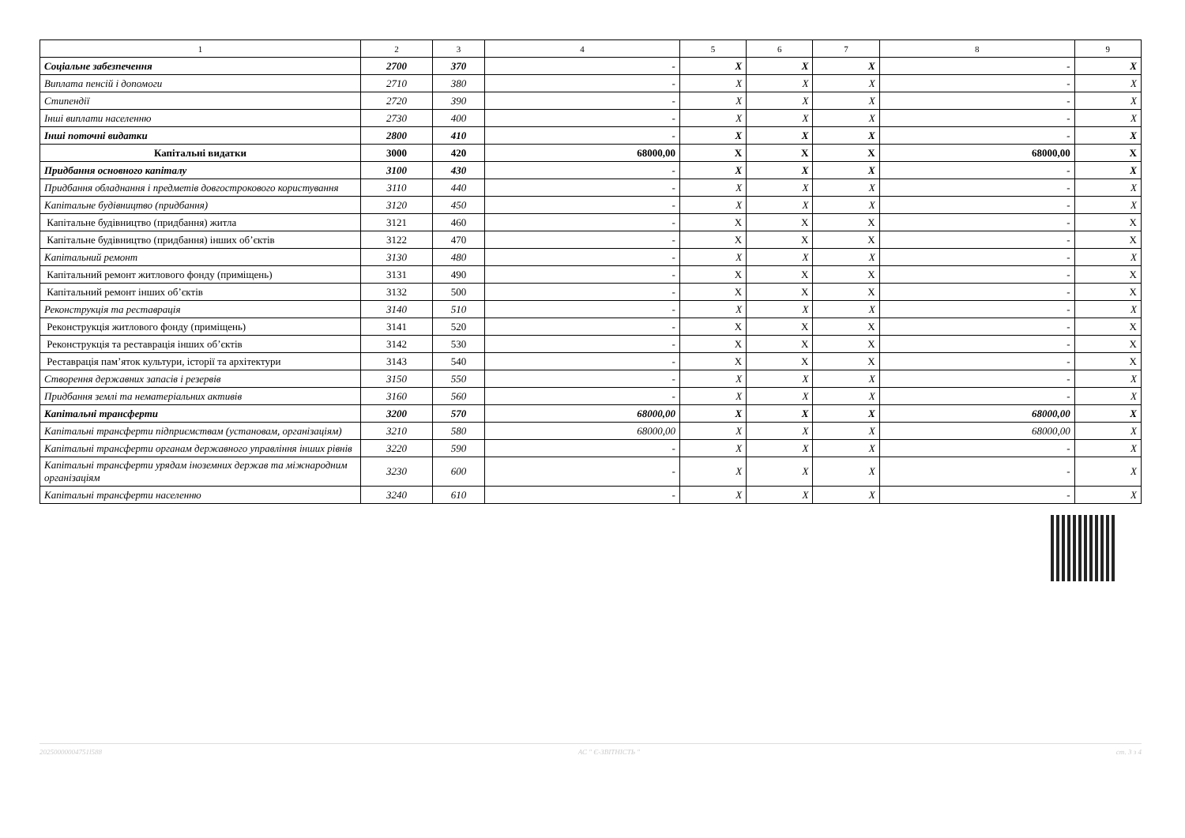| 1 | 2 | 3 | 4 | 5 | 6 | 7 | 8 | 9 |
| --- | --- | --- | --- | --- | --- | --- | --- | --- |
| Соціальне забезпечення | 2700 | 370 | - | X | X | X | - | X |
| Виплата пенсій і допомоги | 2710 | 380 | - | X | X | X | - | X |
| Стипендії | 2720 | 390 | - | X | X | X | - | X |
| Інші виплати населенню | 2730 | 400 | - | X | X | X | - | X |
| Інші поточні видатки | 2800 | 410 | - | X | X | X | - | X |
| Капітальні видатки | 3000 | 420 | 68000,00 | X | X | X | 68000,00 | X |
| Придбання основного капіталу | 3100 | 430 | - | X | X | X | - | X |
| Придбання обладнання і предметів довгострокового користування | 3110 | 440 | - | X | X | X | - | X |
| Капітальне будівництво (придбання) | 3120 | 450 | - | X | X | X | - | X |
| Капітальне будівництво (придбання) житла | 3121 | 460 | - | X | X | X | - | X |
| Капітальне будівництво (придбання) інших об’єктів | 3122 | 470 | - | X | X | X | - | X |
| Капітальний ремонт | 3130 | 480 | - | X | X | X | - | X |
| Капітальний ремонт житлового фонду (приміщень) | 3131 | 490 | - | X | X | X | - | X |
| Капітальний ремонт інших об’єктів | 3132 | 500 | - | X | X | X | - | X |
| Реконструкція та реставрація | 3140 | 510 | - | X | X | X | - | X |
| Реконструкція житлового фонду (приміщень) | 3141 | 520 | - | X | X | X | - | X |
| Реконструкція та реставрація інших об’єктів | 3142 | 530 | - | X | X | X | - | X |
| Реставрація пам’яток культури, історії та архітектури | 3143 | 540 | - | X | X | X | - | X |
| Створення державних запасів і резервів | 3150 | 550 | - | X | X | X | - | X |
| Придбання землі та нематеріальних активів | 3160 | 560 | - | X | X | X | - | X |
| Капітальні трансферти | 3200 | 570 | 68000,00 | X | X | X | 68000,00 | X |
| Капітальні трансферти підприємствам (установам, організаціям) | 3210 | 580 | 68000,00 | X | X | X | 68000,00 | X |
| Капітальні трансферти органам державного управління інших рівнів | 3220 | 590 | - | X | X | X | - | X |
| Капітальні трансферти урядам іноземних держав та міжнародним організаціям | 3230 | 600 | - | X | X | X | - | X |
| Капітальні трансферти населенню | 3240 | 610 | - | X | X | X | - | X |
20250000004751l588 АС " Є-ЗВІТНІСТЬ " ст. 3 з 4